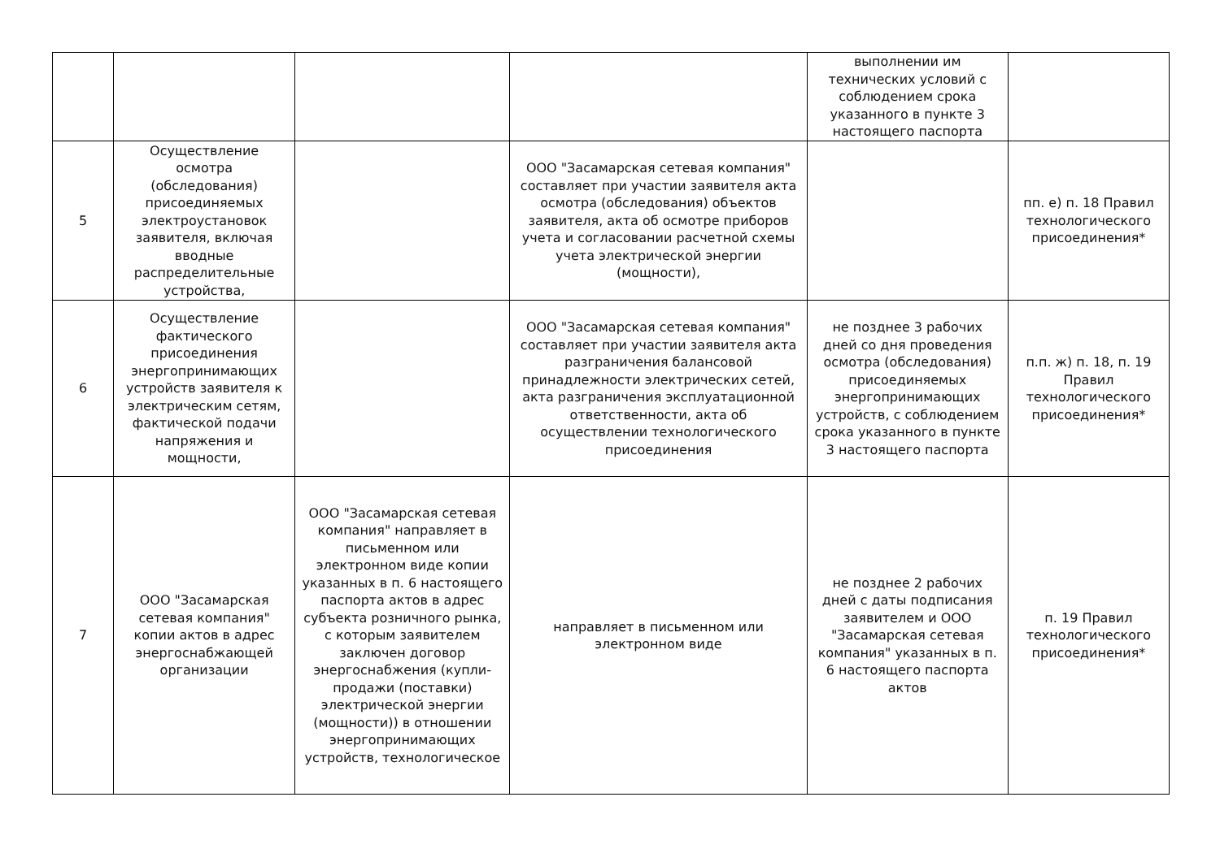| | | | | выполнении им технических условий с соблюдением срока указанного в пункте 3 настоящего паспорта | |
| 5 | Осуществление осмотра (обследования) присоединяемых электроустановок заявителя, включая вводные распределительные устройства, | | ООО "Засамарская сетевая компания" составляет при участии заявителя акта осмотра (обследования) объектов заявителя, акта об осмотре приборов учета и согласовании расчетной схемы учета электрической энергии (мощности), | | пп. е) п. 18 Правил технологического присоединения* |
| 6 | Осуществление фактического присоединения энергопринимающих устройств заявителя к электрическим сетям, фактической подачи напряжения и мощности, | | ООО "Засамарская сетевая компания" составляет при участии заявителя акта разграничения балансовой принадлежности электрических сетей, акта разграничения эксплуатационной ответственности, акта об осуществлении технологического присоединения | не позднее 3 рабочих дней со дня проведения осмотра (обследования) присоединяемых энергопринимающих устройств, с соблюдением срока указанного в пункте 3 настоящего паспорта | п.п. ж) п. 18, п. 19 Правил технологического присоединения* |
| 7 | ООО "Засамарская сетевая компания" копии актов в адрес энергоснабжающей организации | ООО "Засамарская сетевая компания" направляет в письменном или электронном виде копии указанных в п. 6 настоящего паспорта актов в адрес субъекта розничного рынка, с которым заявителем заключен договор энергоснабжения (купли-продажи (поставки) электрической энергии (мощности)) в отношении энергопринимающих устройств, технологическое | направляет в письменном или электронном виде | не позднее 2 рабочих дней с даты подписания заявителем и ООО "Засамарская сетевая компания" указанных в п. 6 настоящего паспорта актов | п. 19 Правил технологического присоединения* |